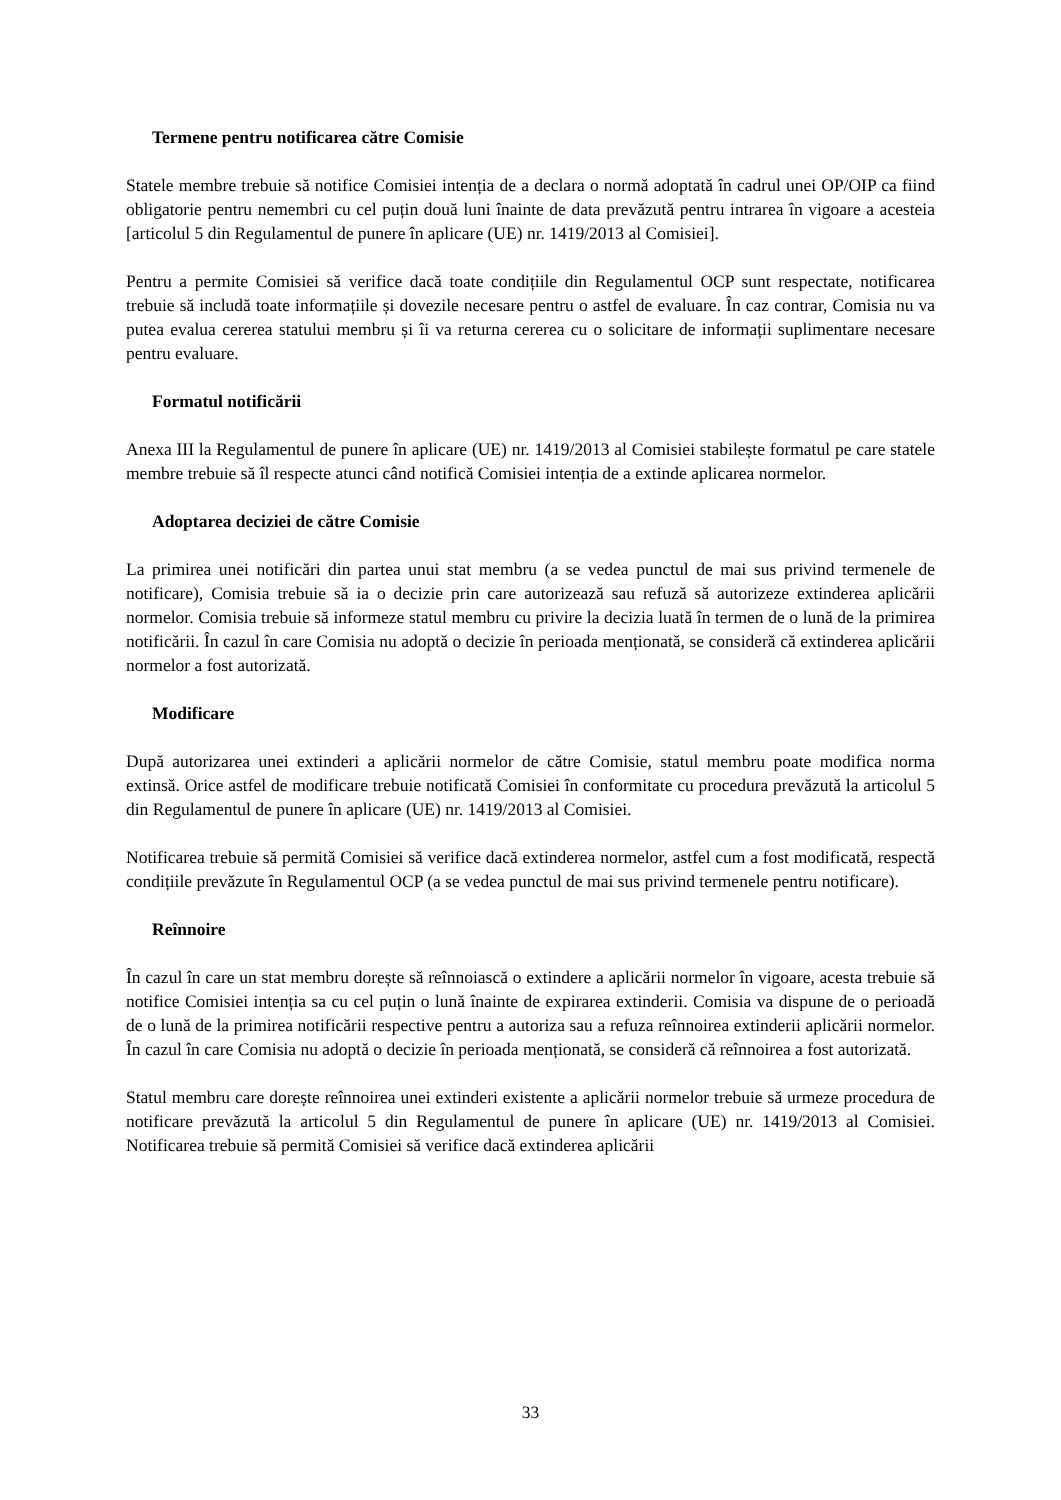Termene pentru notificarea către Comisie
Statele membre trebuie să notifice Comisiei intenția de a declara o normă adoptată în cadrul unei OP/OIP ca fiind obligatorie pentru nemembri cu cel puțin două luni înainte de data prevăzută pentru intrarea în vigoare a acesteia [articolul 5 din Regulamentul de punere în aplicare (UE) nr. 1419/2013 al Comisiei].
Pentru a permite Comisiei să verifice dacă toate condițiile din Regulamentul OCP sunt respectate, notificarea trebuie să includă toate informațiile și dovezile necesare pentru o astfel de evaluare. În caz contrar, Comisia nu va putea evalua cererea statului membru și îi va returna cererea cu o solicitare de informații suplimentare necesare pentru evaluare.
Formatul notificării
Anexa III la Regulamentul de punere în aplicare (UE) nr. 1419/2013 al Comisiei stabilește formatul pe care statele membre trebuie să îl respecte atunci când notifică Comisiei intenția de a extinde aplicarea normelor.
Adoptarea deciziei de către Comisie
La primirea unei notificări din partea unui stat membru (a se vedea punctul de mai sus privind termenele de notificare), Comisia trebuie să ia o decizie prin care autorizează sau refuză să autorizeze extinderea aplicării normelor. Comisia trebuie să informeze statul membru cu privire la decizia luată în termen de o lună de la primirea notificării. În cazul în care Comisia nu adoptă o decizie în perioada menționată, se consideră că extinderea aplicării normelor a fost autorizată.
Modificare
După autorizarea unei extinderi a aplicării normelor de către Comisie, statul membru poate modifica norma extinsă. Orice astfel de modificare trebuie notificată Comisiei în conformitate cu procedura prevăzută la articolul 5 din Regulamentul de punere în aplicare (UE) nr. 1419/2013 al Comisiei.
Notificarea trebuie să permită Comisiei să verifice dacă extinderea normelor, astfel cum a fost modificată, respectă condițiile prevăzute în Regulamentul OCP (a se vedea punctul de mai sus privind termenele pentru notificare).
Reînnoire
În cazul în care un stat membru dorește să reînnoiască o extindere a aplicării normelor în vigoare, acesta trebuie să notifice Comisiei intenția sa cu cel puțin o lună înainte de expirarea extinderii. Comisia va dispune de o perioadă de o lună de la primirea notificării respective pentru a autoriza sau a refuza reînnoirea extinderii aplicării normelor. În cazul în care Comisia nu adoptă o decizie în perioada menționată, se consideră că reînnoirea a fost autorizată.
Statul membru care dorește reînnoirea unei extinderi existente a aplicării normelor trebuie să urmeze procedura de notificare prevăzută la articolul 5 din Regulamentul de punere în aplicare (UE) nr. 1419/2013 al Comisiei. Notificarea trebuie să permită Comisiei să verifice dacă extinderea aplicării
33